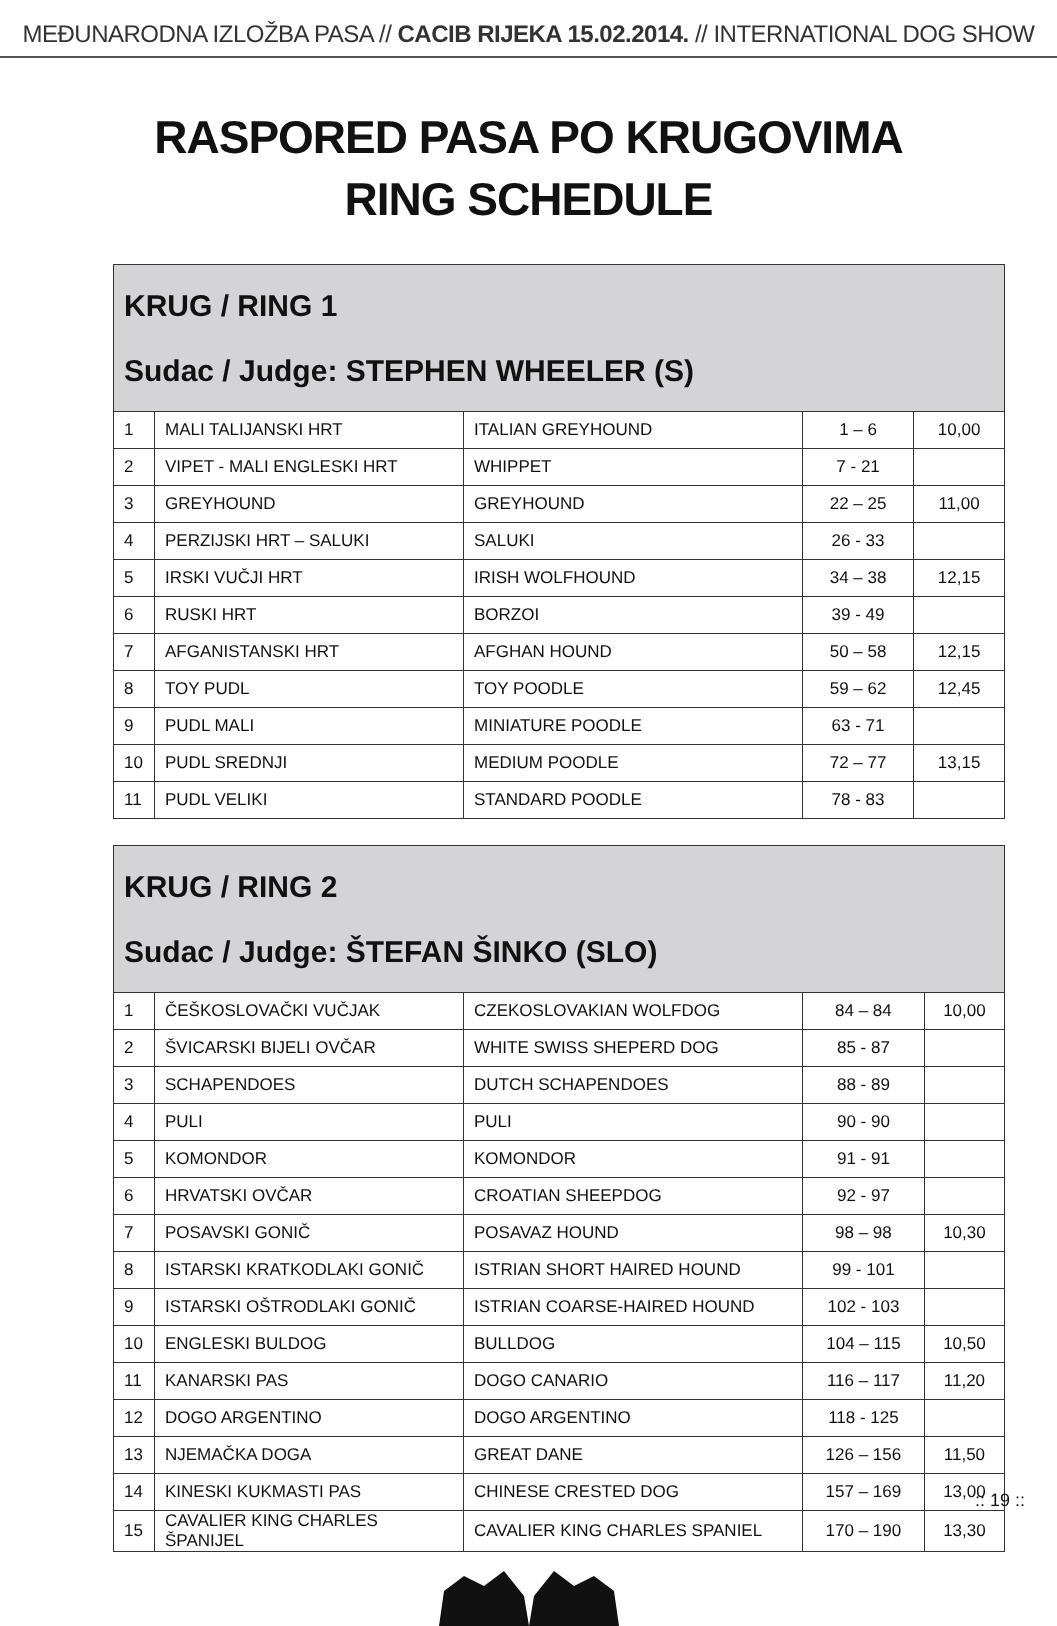MEĐUNARODNA IZLOŽBA PASA // CACIB RIJEKA 15.02.2014. // INTERNATIONAL DOG SHOW
RASPORED PASA PO KRUGOVIMA
RING SCHEDULE
| KRUG / RING 1 Sudac / Judge: STEPHEN WHEELER (S) | | | | |
| --- | --- | --- | --- | --- |
| 1 | MALI TALIJANSKI HRT | ITALIAN GREYHOUND | 1 – 6 | 10,00 |
| 2 | VIPET - MALI ENGLESKI HRT | WHIPPET | 7 - 21 | |
| 3 | GREYHOUND | GREYHOUND | 22 – 25 | 11,00 |
| 4 | PERZIJSKI HRT – SALUKI | SALUKI | 26 - 33 | |
| 5 | IRSKI VUČJI HRT | IRISH WOLFHOUND | 34 – 38 | 12,15 |
| 6 | RUSKI HRT | BORZOI | 39 - 49 | |
| 7 | AFGANISTANSKI HRT | AFGHAN HOUND | 50 – 58 | 12,15 |
| 8 | TOY PUDL | TOY POODLE | 59 – 62 | 12,45 |
| 9 | PUDL MALI | MINIATURE POODLE | 63 - 71 | |
| 10 | PUDL SREDNJI | MEDIUM POODLE | 72 – 77 | 13,15 |
| 11 | PUDL VELIKI | STANDARD POODLE | 78 - 83 | |
| KRUG / RING 2 Sudac / Judge: ŠTEFAN ŠINKO (SLO) | | | | |
| --- | --- | --- | --- | --- |
| 1 | ČEŠKOSLOVAČKI VUČJAK | CZEKOSLOVAKIAN WOLFDOG | 84 – 84 | 10,00 |
| 2 | ŠVICARSKI BIJELI OVČAR | WHITE SWISS SHEPERD DOG | 85 - 87 | |
| 3 | SCHAPENDOES | DUTCH SCHAPENDOES | 88 - 89 | |
| 4 | PULI | PULI | 90 - 90 | |
| 5 | KOMONDOR | KOMONDOR | 91 - 91 | |
| 6 | HRVATSKI OVČAR | CROATIAN SHEEPDOG | 92 - 97 | |
| 7 | POSAVSKI GONIČ | POSAVAZ HOUND | 98 – 98 | 10,30 |
| 8 | ISTARSKI KRATKODLAKI GONIČ | ISTRIAN SHORT HAIRED HOUND | 99 - 101 | |
| 9 | ISTARSKI OŠTRODLAKI GONIČ | ISTRIAN COARSE-HAIRED HOUND | 102 - 103 | |
| 10 | ENGLESKI BULDOG | BULLDOG | 104 – 115 | 10,50 |
| 11 | KANARSKI PAS | DOGO CANARIO | 116 – 117 | 11,20 |
| 12 | DOGO ARGENTINO | DOGO ARGENTINO | 118 - 125 | |
| 13 | NJEMAČKA DOGA | GREAT DANE | 126 – 156 | 11,50 |
| 14 | KINESKI KUKMASTI PAS | CHINESE CRESTED DOG | 157 – 169 | 13,00 |
| 15 | CAVALIER KING CHARLES ŠPANIJEL | CAVALIER KING CHARLES SPANIEL | 170 – 190 | 13,30 |
:: 19 ::